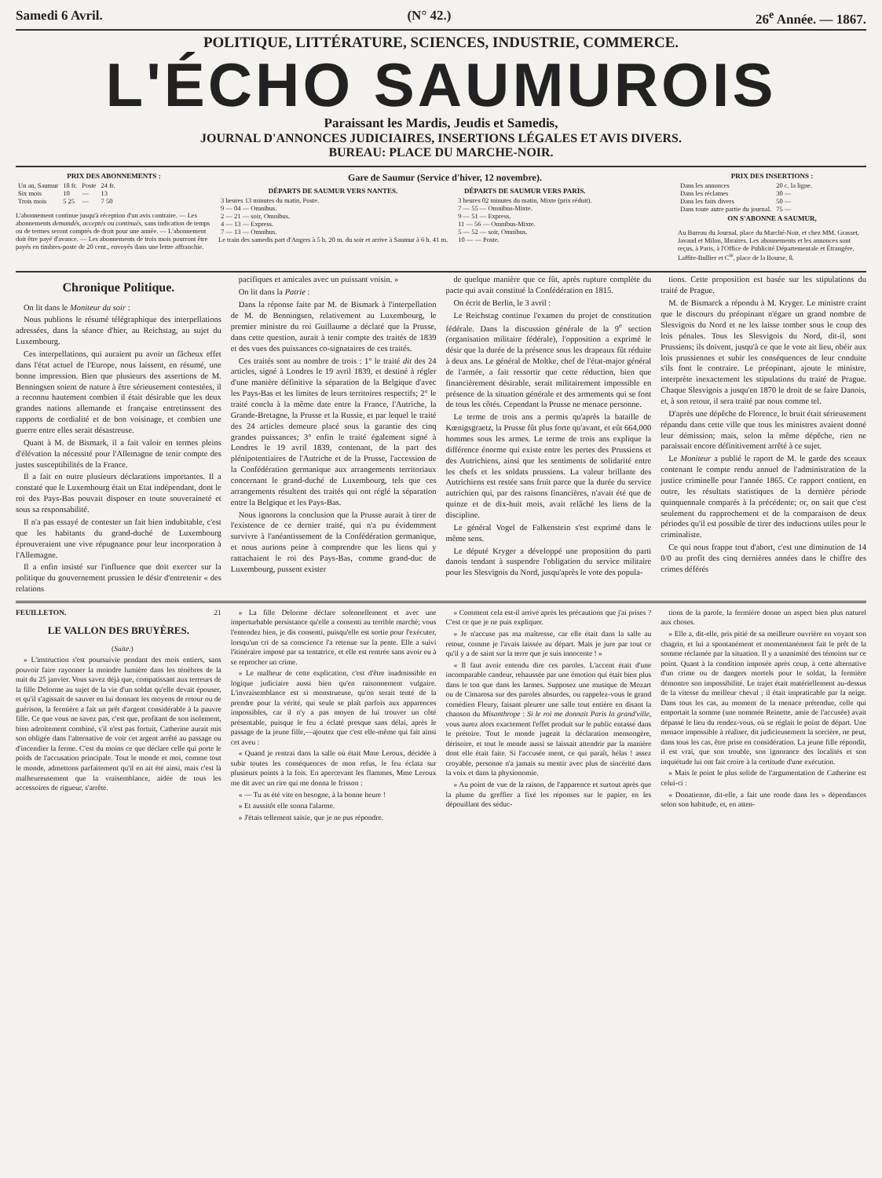Samedi 6 Avril. (N° 42.) 26<sup>e</sup> Année. — 1867.
POLITIQUE, LITTÉRATURE, SCIENCES, INDUSTRIE, COMMERCE.
L'ÉCHO SAUMUROIS
Paraissant les Mardis, Jeudis et Samedis,
JOURNAL D'ANNONCES JUDICIAIRES, INSERTIONS LÉGALES ET AVIS DIVERS.
BUREAU: PLACE DU MARCHE-NOIR.
PRIX DES ABONNEMENTS :
| Un an, Saumur | 18 fr. | Poste | 24 fr. |
| Six mois | 10 | — | 13 |
| Trois mois | 5 25 | — | 7 50 |
L'abonnement continue jusqu'à réception d'un avis contraire. — Les abonnements demandés, acceptés ou continués, sans indication de temps ou de termes seront comptés de droit pour une année. — L'abonnement doit être payé d'avance. — Les abonnements de trois mois pourront être payés en timbres-poste de 20 cent., envoyés dans une lettre affranchie.
Gare de Saumur (Service d'hiver, 12 novembre).
DÉPARTS DE SAUMUR VERS NANTES.
| 3 heures 13 minutes du matin, Poste. |
| 9 — 04 — Omnibus. |
| 2 — 21 — soir, Omnibus. |
| 4 — 13 — Express. |
| 7 — 13 — Omnibus. |
Le train des samedis part d'Angers à 5 h. 20 m. du soir et arrive à Saumur à 6 h. 41 m.
DÉPARTS DE SAUMUR VERS PARIS.
| 3 heures 02 minutes du matin, Mixte (prix réduit). |
| 7 — 55 — Omnibus-Mixte. |
| 9 — 51 — Express. |
| 11 — 56 — Omnibus-Mixte. |
| 5 — 52 — soir, Omnibus. |
| 10 — — Poste. |
PRIX DES INSERTIONS :
| Dans les annonces | 20 c. la ligne. |
| Dans les réclames | 30 — |
| Dans les faits divers | 50 — |
| Dans toute autre partie du journal. | 75 — |
ON S'ABONNE A SAUMUR,
Au Bureau du Journal, place du Marché-Noir, et chez MM. Grasset, Javaud et Milon, libraires. Les abonnements et les annonces sont reçus, à Paris, à l'Office de Publicité Départementale et Étrangère, Laffite-Bullier et C<sup>ie</sup>, place de la Bourse, 8.
Chronique Politique.
On lit dans le Moniteur du soir :
Nous publions le résumé télégraphique des interpellations adressées, dans la séance d'hier, au Reichstag, au sujet du Luxembourg.
Ces interpellations, qui auraient pu avoir un fâcheux effet dans l'état actuel de l'Europe, nous laissent, en résumé, une bonne impression. Bien que plusieurs des assertions de M. Benningsen soient de nature à être sérieusement contestées, il a reconnu hautement combien il était désirable que les deux grandes nations allemande et française entretinssent des rapports de cordialité et de bon voisinage, et combien une guerre entre elles serait désastreuse.
Quant à M. de Bismark, il a fait valoir en termes pleins d'élévation la nécessité pour l'Allemagne de tenir compte des justes susceptibilités de la France.
Il a fait en outre plusieurs déclarations importantes. Il a constaté que le Luxembourg était un Etat indépendant, dont le roi des Pays-Bas pouvait disposer en toute souveraineté et sous sa responsabilité.
Il n'a pas essayé de contester un fait bien indubitable, c'est que les habitants du grand-duché de Luxembourg éprouveraient une vive répugnance pour leur incorporation à l'Allemagne.
Il a enfin insisté sur l'influence que doit exercer sur la politique du gouvernement prussien le désir d'entretenir « des relations
pacifiques et amicales avec un puissant voisin. »
On lit dans la Patrie :
Dans la réponse faite par M. de Bismark à l'interpellation de M. de Benningsen, relativement au Luxembourg, le premier ministre du roi Guillaume a déclaré que la Prusse, dans cette question, aurait à tenir compte des traités de 1839 et des vues des puissances co-signataires de ces traités.
Ces traités sont au nombre de trois : 1° le traité dit des 24 articles, signé à Londres le 19 avril 1839, et destiné à régler d'une manière définitive la séparation de la Belgique d'avec les Pays-Bas et les limites de leurs territoires respectifs; 2° le traité conclu à la même date entre la France, l'Autriche, la Grande-Bretagne, la Prusse et la Russie, et par lequel le traité des 24 articles demeure placé sous la garantie des cinq grandes puissances; 3° enfin le traité également signé à Londres le 19 avril 1839, contenant, de la part des plénipotentiaires de l'Autriche et de la Prusse, l'accession de la Confédération germanique aux arrangements territoriaux concernant le grand-duché de Luxembourg, tels que ces arrangements résultent des traités qui ont réglé la séparation entre la Belgique et les Pays-Bas.
Nous ignorons la conclusion que la Prusse aurait à tirer de l'existence de ce dernier traité, qui n'a pu évidemment survivre à l'anéantissement de la Confédération germanique, et nous aurions peine à comprendre que les liens qui y rattachaient le roi des Pays-Bas, comme grand-duc de Luxembourg, pussent exister
de quelque manière que ce fût, après rupture complète du pacte qui avait constitué la Confédération en 1815.
On écrit de Berlin, le 3 avril :
Le Reichstag continue l'examen du projet de constitution fédérale. Dans la discussion générale de la 9<sup>e</sup> section (organisation militaire fédérale), l'opposition a exprimé le désir que la durée de la présence sous les drapeaux fût réduite à deux ans. Le général de Moltke, chef de l'état-major général de l'armée, a fait ressortir que cette réduction, bien que financièrement désirable, serait militairement impossible en présence de la situation générale et des armements qui se font de tous les côtés. Cependant la Prusse ne menace personne.
Le terme de trois ans a permis qu'après la bataille de Kœnigsgraetz, la Prusse fût plus forte qu'avant, et eût 664,000 hommes sous les armes. Le terme de trois ans explique la différence énorme qui existe entre les pertes des Prussiens et des Autrichiens, ainsi que les sentiments de solidarité entre les chefs et les soldats prussiens. La valeur brillante des Autrichiens est restée sans fruit parce que la durée du service autrichien qui, par des raisons financières, n'avait été que de quinze et de dix-huit mois, avait relâché les liens de la discipline.
Le général Vogel de Falkenstein s'est exprimé dans le même sens.
Le député Kryger a développé une proposition du parti danois tendant à suspendre l'obligation du service militaire pour les Slesvigois du Nord, jusqu'après le vote des popula-
tions. Cette proposition est basée sur les stipulations du traité de Prague.
M. de Bismarck a répondu à M. Kryger. Le ministre craint que le discours du préopinant n'égare un grand nombre de Slesvigois du Nord et ne les laisse tomber sous le coup des lois pénales. Tous les Slesvigois du Nord, dit-il, sont Prussiens; ils doivent, jusqu'à ce que le vote ait lieu, obéir aux lois prussiennes et subir les conséquences de leur conduite s'ils font le contraire. Le préopinant, ajoute le ministre, interprète inexactement les stipulations du traité de Prague. Chaque Slesvigois a jusqu'en 1870 le droit de se faire Danois, et, à son retour, il sera traité par nous comme tel.
D'après une dépêche de Florence, le bruit était sérieusement répandu dans cette ville que tous les ministres avaient donné leur démission; mais, selon la même dépêche, rien ne paraissait encore définitivement arrêté à ce sujet.
Le Moniteur a publié le raport de M. le garde des sceaux contenant le compte rendu annuel de l'administration de la justice criminelle pour l'année 1865. Ce rapport contient, en outre, les résultats statistiques de la dernière période quinquennale comparés à la précédente; or, on sait que c'est seulement du rapprochement et de la comparaison de deux périodes qu'il est possible de tirer des inductions utiles pour le criminaliste.
Ce qui nous frappe tout d'abort, c'est une diminution de 14 0/0 au profit des cinq dernières années dans le chiffre des crimes déférés
FEUILLETON. 21
LE VALLON DES BRUYÈRES.
(Suite.)
» L'instruction s'est poursuivie pendant des mois entiers, sans pouvoir faire rayonner la moindre lumière dans les ténèbres de la nuit du 25 janvier. Vous savez déjà que, compatissant aux terreurs de la fille Delorme au sujet de la vie d'un soldat qu'elle devait épouser, et qu'il s'agissait de sauver en lui donnant les moyens de retour ou de guérison, la fermière a fait un prêt d'argent considérable à la pauvre fille. Ce que vous ne savez pas, c'est que, profitant de son isolement, bien adroitement combiné, s'il n'est pas fortuit, Catherine aurait mis son obligée dans l'alternative de voir cet argent arrêté au passage ou d'incendier la ferme. C'est du moins ce que déclare celle qui porte le poids de l'accusation principale. Tout le monde et moi, comme tout le monde, admettons parfaitement qu'il en ait été ainsi, mais c'est là malheureusement que la vraisemblance, aidée de tous les accessoires de rigueur, s'arrête.
» La fille Delorme déclare solennellement et avec une imperturbable persistance qu'elle a consenti au terrible marché; vous l'entendez bien, je dis consenti, puisqu'elle est sortie pour l'exécuter, lorsqu'un cri de sa conscience l'a retenue sur la pente. Elle a suivi l'itinéraire imposé par sa tentatrice, et elle est rentrée sans avoir eu à se reprocher un crime.
» Le malheur de cette explication, c'est d'être inadmissible en logique judiciaire aussi bien qu'en raisonnement vulgaire. L'invraisemblance est si monstrueuse, qu'on serait tenté de la prendre pour la vérité, qui seule se plaît parfois aux apparences impossibles, car il n'y a pas moyen de lui trouver un côté présentable, puisque le feu a éclaté presque sans délai, après le passage de la jeune fille,—ajoutez que c'est elle-même qui fait ainsi cet aveu :
« Quand je rentrai dans la salle où était Mme Leroux, décidée à subir toutes les conséquences de mon refus, le feu éclata sur plusieurs points à la fois. En apercevant les flammes, Mme Leroux me dit avec un rire qui me donna le frisson :
« — Tu as été vite en besogne, à la bonne heure !
» Et aussitôt elle sonna l'alarme.
» J'étais tellement saisie, que je ne pus répondre.
» Comment cela est-il arrivé après les précautions que j'ai prises ? C'est ce que je ne puis expliquer.
» Je n'accuse pas ma maîtresse, car elle était dans la salle au retour, comme je l'avais laissée au départ. Mais je jure par tout ce qu'il y a de saint sur la terre que je suis innocente ! »
« Il faut avoir entendu dire ces paroles. L'accent était d'une incomparable candeur, rehaussée par une émotion qui était bien plus dans le ton que dans les larmes. Supposez une musique de Mozart ou de Cimarosa sur des paroles absurdes, ou rappelez-vous le grand comédien Fleury, faisant pleurer une salle tout entière en disant la chanson du Misanthrope : Si le roi me donnait Paris la grand'ville, vous aurez alors exactement l'effet produit sur le public entassé dans le prétoire. Tout le monde jugeait la déclaration mensongère, dérisoire, et tout le monde aussi se laissait attendrir par la manière dont elle était faite. Si l'accusée ment, ce qui paraît, hélas ! assez croyable, personne n'a jamais su mentir avec plus de sincérité dans la voix et dans la physionomie.
» Au point de vue de la raison, de l'apparence et surtout après que la plume du greffier a fixé les réponses sur le papier, en les dépouillant des séduc-
tions de la parole, la fermière donne un aspect bien plus naturel aux choses.
» Elle a, dit-elle, pris pitié de sa meilleure ouvrière en voyant son chagrin, et lui a spontanément et momentanément fait le prêt de la somme réclamée par la situation. Il y a unanimité des témoins sur ce point. Quant à la condition imposée après coup, à cette alternative d'un crime ou de dangers mortels pour le soldat, la fermière démontre son impossibilité. Le trajet était matériellement au-dessus de la vitesse du meilleur cheval ; il était impraticable par la neige. Dans tous les cas, au moment de la menace prétendue, celle qui emportait la somme (une nommée Reinette, amie de l'accusée) avait dépassé le lieu du rendez-vous, où se réglait le point de départ. Une menace impossible à réaliser, dit judicieusement la sorcière, ne peut, dans tous les cas, être prise en considération. La jeune fille répondit, il est vrai, que son trouble, son ignorance des localités et son inquiétude lui ont fait croire à la certitude d'une exécution.
» Mais le point le plus solide de l'argumentation de Catherine est celui-ci :
« Donatienne, dit-elle, a fait une ronde dans les » dépendances selon son habitude, et, en atten-